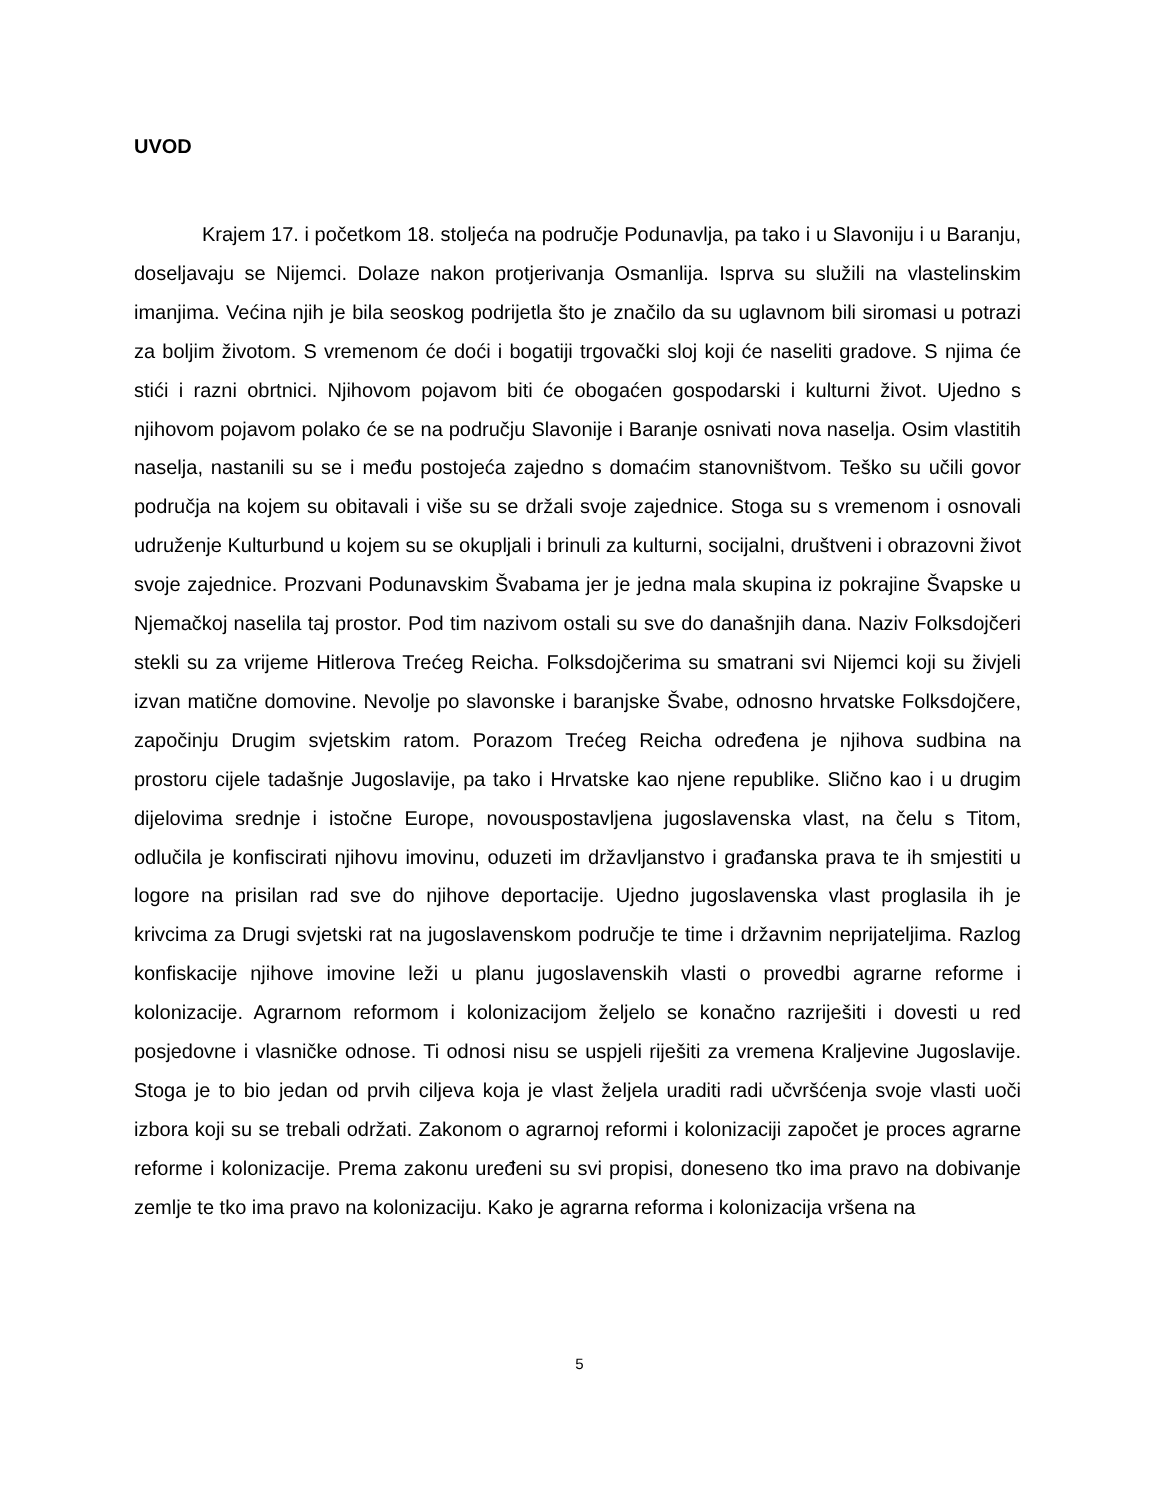UVOD
Krajem 17. i početkom 18. stoljeća na područje Podunavlja, pa tako i u Slavoniju i u Baranju, doseljavaju se Nijemci. Dolaze nakon protjerivanja Osmanlija. Isprva su služili na vlastelinskim imanjima. Većina njih je bila seoskog podrijetla što je značilo da su uglavnom bili siromasi u potrazi za boljim životom. S vremenom će doći i bogatiji trgovački sloj koji će naseliti gradove. S njima će stići i razni obrtnici. Njihovom pojavom biti će obogaćen gospodarski i kulturni život. Ujedno s njihovom pojavom polako će se na području Slavonije i Baranje osnivati nova naselja. Osim vlastitih naselja, nastanili su se i među postojeća zajedno s domaćim stanovništvom. Teško su učili govor područja na kojem su obitavali i više su se držali svoje zajednice. Stoga su s vremenom i osnovali udruženje Kulturbund u kojem su se okupljali i brinuli za kulturni, socijalni, društveni i obrazovni život svoje zajednice. Prozvani Podunavskim Švabama jer je jedna mala skupina iz pokrajine Švapske u Njemačkoj naselila taj prostor. Pod tim nazivom ostali su sve do današnjih dana. Naziv Folksdojčeri stekli su za vrijeme Hitlerova Trećeg Reicha. Folksdojčerima su smatrani svi Nijemci koji su živjeli izvan matične domovine. Nevolje po slavonske i baranjske Švabe, odnosno hrvatske Folksdojčere, započinju Drugim svjetskim ratom. Porazom Trećeg Reicha određena je njihova sudbina na prostoru cijele tadašnje Jugoslavije, pa tako i Hrvatske kao njene republike. Slično kao i u drugim dijelovima srednje i istočne Europe, novouspostavljena jugoslavenska vlast, na čelu s Titom, odlučila je konfiscirati njihovu imovinu, oduzeti im državljanstvo i građanska prava te ih smjestiti u logore na prisilan rad sve do njihove deportacije. Ujedno jugoslavenska vlast proglasila ih je krivcima za Drugi svjetski rat na jugoslavenskom područje te time i državnim neprijateljima. Razlog konfiskacije njihove imovine leži u planu jugoslavenskih vlasti o provedbi agrarne reforme i kolonizacije. Agrarnom reformom i kolonizacijom željelo se konačno razriješiti i dovesti u red posjedovne i vlasničke odnose. Ti odnosi nisu se uspjeli riješiti za vremena Kraljevine Jugoslavije. Stoga je to bio jedan od prvih ciljeva koja je vlast željela uraditi radi učvršćenja svoje vlasti uoči izbora koji su se trebali održati. Zakonom o agrarnoj reformi i kolonizaciji započet je proces agrarne reforme i kolonizacije. Prema zakonu uređeni su svi propisi, doneseno tko ima pravo na dobivanje zemlje te tko ima pravo na kolonizaciju. Kako je agrarna reforma i kolonizacija vršena na
5